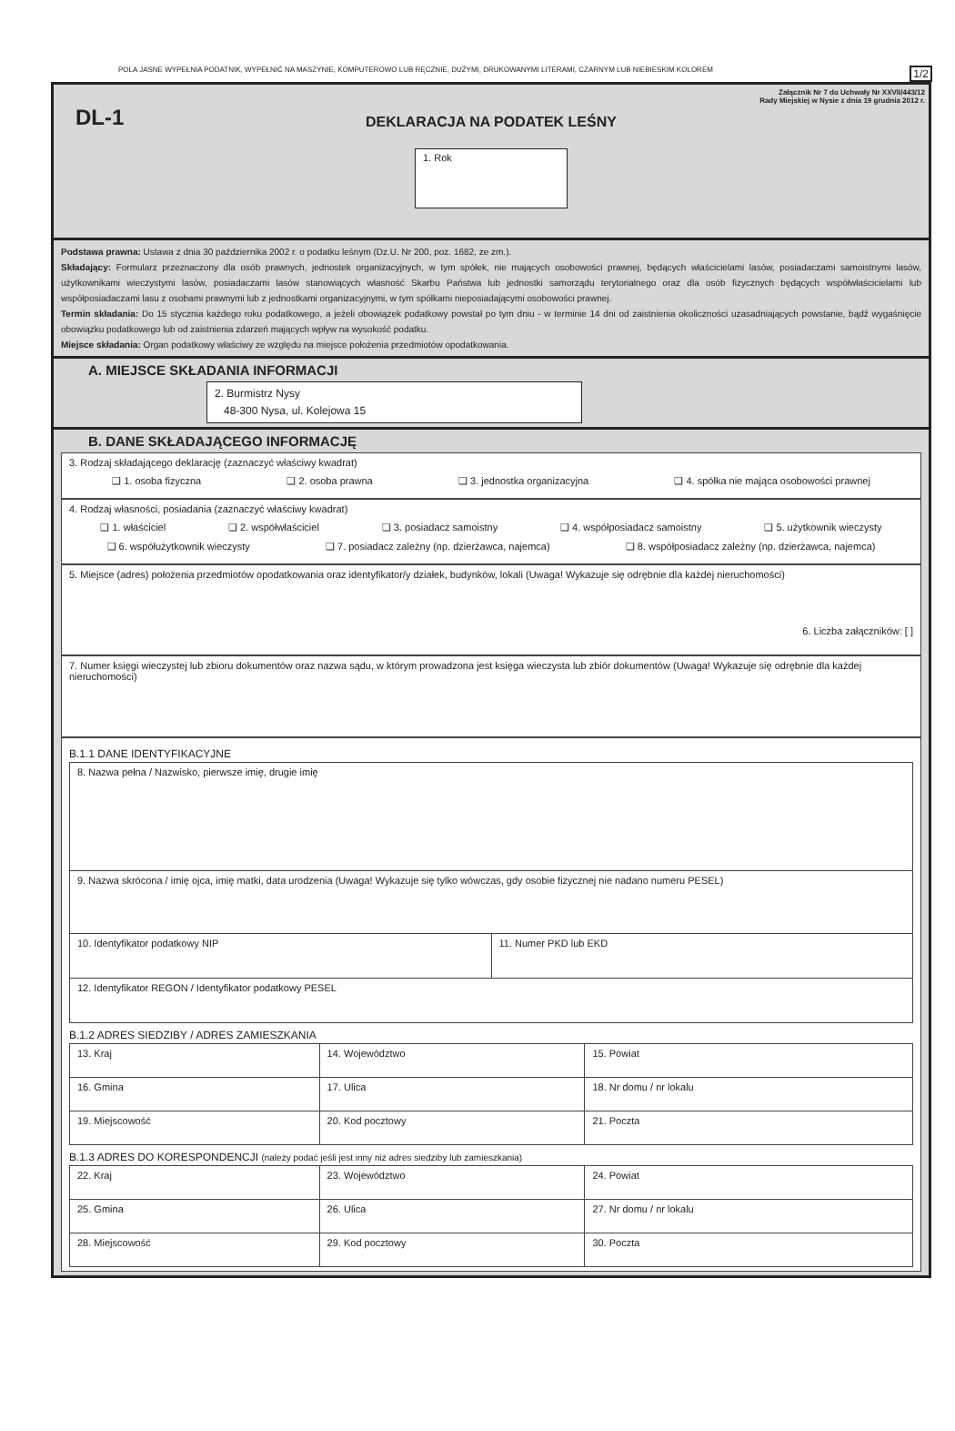POLA JASNE WYPEŁNIA PODATNIK, WYPEŁNIĆ NA MASZYNIE, KOMPUTEROWO LUB RĘCZNIE, DUŻYMI, DRUKOWANYMI LITERAMI, CZARNYM LUB NIEBIESKIM KOLOREM 1/2
Załącznik Nr 7 do Uchwały Nr XXVII/443/12
Rady Miejskiej w Nysie z dnia 19 grudnia 2012 r.
DL-1
DEKLARACJA NA PODATEK LEŚNY
1. Rok
Podstawa prawna: Ustawa z dnia 30 października 2002 r. o podatku leśnym (Dz.U. Nr 200, poz. 1682, ze zm.).
Składający: Formularz przeznaczony dla osób prawnych, jednostek organizacyjnych, w tym spółek, nie mających osobowości prawnej, będących właścicielami lasów, posiadaczami samoistnymi lasów, użytkownikami wieczystymi lasów, posiadaczami lasów stanowiących własność Skarbu Państwa lub jednostki samorządu terytorialnego oraz dla osób fizycznych będących współwłaścicielami lub współposiadaczami lasu z osobami prawnymi lub z jednostkami organizacyjnymi, w tym spółkami nieposiadającymi osobowości prawnej.
Termin składania: Do 15 stycznia każdego roku podatkowego, a jeżeli obowiązek podatkowy powstał po tym dniu - w terminie 14 dni od zaistnienia okoliczności uzasadniających powstanie, bądź wygaśnięcie obowiązku podatkowego lub od zaistnienia zdarzeń mających wpływ na wysokość podatku.
Miejsce składania: Organ podatkowy właściwy ze względu na miejsce położenia przedmiotów opodatkowania.
A. MIEJSCE SKŁADANIA INFORMACJI
2. Burmistrz Nysy
48-300 Nysa, ul. Kolejowa 15
B. DANE SKŁADAJĄCEGO INFORMACJĘ
3. Rodzaj składającego deklarację (zaznaczyć właściwy kwadrat)
❑ 1. osoba fizyczna ❑ 2. osoba prawna ❑ 3. jednostka organizacyjna ❑ 4. spółka nie mająca osobowości prawnej
4. Rodzaj własności, posiadania (zaznaczyć właściwy kwadrat)
❑ 1. właściciel ❑ 2. współwłaściciel ❑ 3. posiadacz samoistny ❑ 4. współposiadacz samoistny ❑ 5. użytkownik wieczysty
❑ 6. współużytkownik wieczysty ❑ 7. posiadacz zależny (np. dzierżawca, najemca) ❑ 8. współposiadacz zależny (np. dzierżawca, najemca)
5. Miejsce (adres) położenia przedmiotów opodatkowania oraz identyfikator/y działek, budynków, lokali (Uwaga! Wykazuje się odrębnie dla każdej nieruchomości)
6. Liczba załączników: [ ]
7. Numer księgi wieczystej lub zbioru dokumentów oraz nazwa sądu, w którym prowadzona jest księga wieczysta lub zbiór dokumentów (Uwaga! Wykazuje się odrębnie dla każdej nieruchomości)
B.1.1 DANE IDENTYFIKACYJNE
| 8. Nazwa pełna / Nazwisko, pierwsze imię, drugie imię | |
| 9. Nazwa skrócona / imię ojca, imię matki, data urodzenia (Uwaga! Wykazuje się tylko wówczas, gdy osobie fizycznej nie nadano numeru PESEL) | |
| 10. Identyfikator podatkowy NIP | 11. Numer PKD lub EKD |
| 12. Identyfikator REGON / Identyfikator podatkowy PESEL | |
B.1.2 ADRES SIEDZIBY / ADRES ZAMIESZKANIA
| 13. Kraj | 14. Województwo | 15. Powiat |
| 16. Gmina | 17. Ulica | 18. Nr domu / nr lokalu |
| 19. Miejscowość | 20. Kod pocztowy | 21. Poczta |
B.1.3 ADRES DO KORESPONDENCJI (należy podać jeśli jest inny niż adres siedziby lub zamieszkania)
| 22. Kraj | 23. Województwo | 24. Powiat |
| 25. Gmina | 26. Ulica | 27. Nr domu / nr lokalu |
| 28. Miejscowość | 29. Kod pocztowy | 30. Poczta |